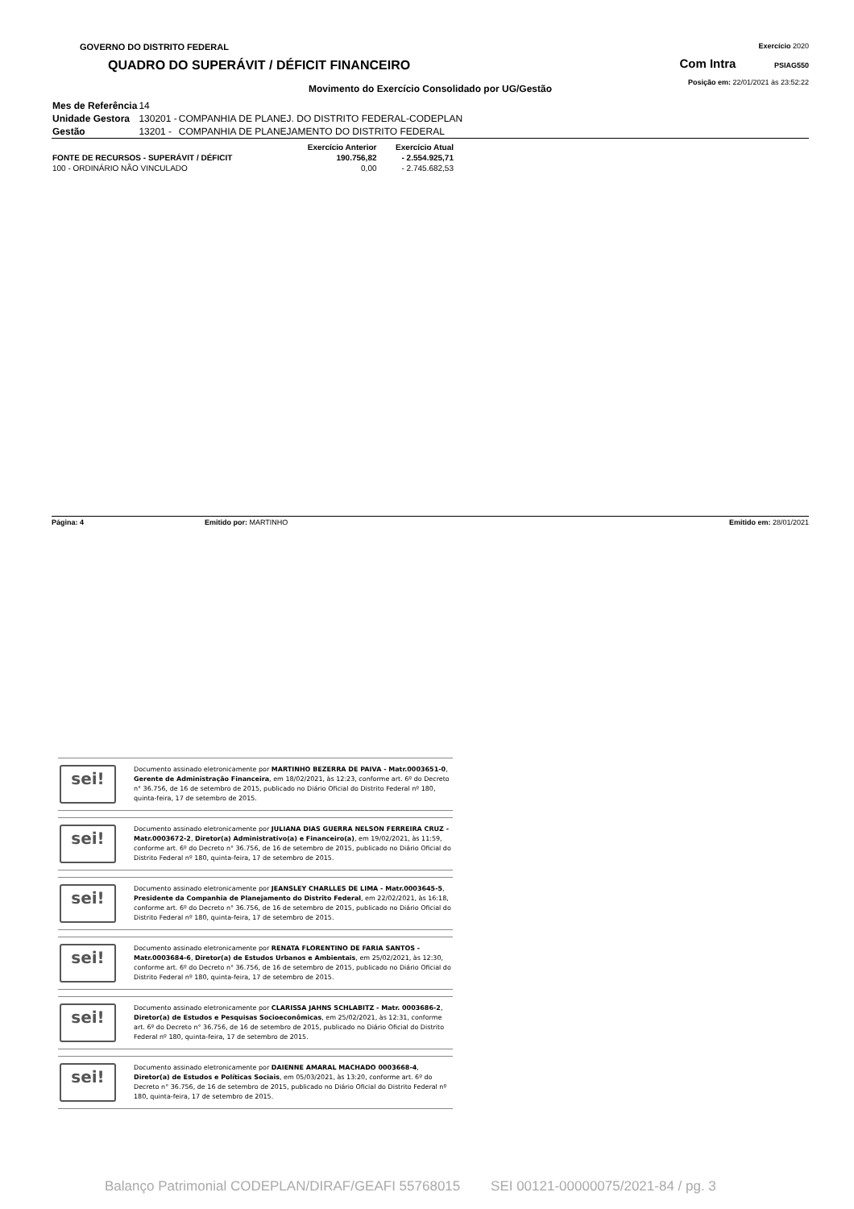GOVERNO DO DISTRITO FEDERAL
QUADRO DO SUPERÁVIT / DÉFICIT FINANCEIRO
Exercício 2020
Com Intra PSIAG550
Posição em: 22/01/2021 às 23:52:22
Movimento do Exercício Consolidado por UG/Gestão
| Mes de Referência | 14 | |
| Unidade Gestora | 130201 - | COMPANHIA DE PLANEJ. DO DISTRITO FEDERAL-CODEPLAN |
| Gestão | 13201 - | COMPANHIA DE PLANEJAMENTO DO DISTRITO FEDERAL |
| | Exercício Anterior | Exercício Atual |
| --- | --- | --- |
| FONTE DE RECURSOS - SUPERÁVIT / DÉFICIT | 190.756,82 | - 2.554.925,71 |
| 100 - ORDINÁRIO NÃO VINCULADO | 0,00 | - 2.745.682,53 |
Página: 4 Emitido por: MARTINHO Emitido em: 28/01/2021
sei!
Documento assinado eletronicamente por MARTINHO BEZERRA DE PAIVA - Matr.0003651-0, Gerente de Administração Financeira, em 18/02/2021, às 12:23, conforme art. 6º do Decreto n° 36.756, de 16 de setembro de 2015, publicado no Diário Oficial do Distrito Federal nº 180, quinta-feira, 17 de setembro de 2015.
sei!
Documento assinado eletronicamente por JULIANA DIAS GUERRA NELSON FERREIRA CRUZ - Matr.0003672-2, Diretor(a) Administrativo(a) e Financeiro(a), em 19/02/2021, às 11:59, conforme art. 6º do Decreto n° 36.756, de 16 de setembro de 2015, publicado no Diário Oficial do Distrito Federal nº 180, quinta-feira, 17 de setembro de 2015.
sei!
Documento assinado eletronicamente por JEANSLEY CHARLLES DE LIMA - Matr.0003645-5, Presidente da Companhia de Planejamento do Distrito Federal, em 22/02/2021, às 16:18, conforme art. 6º do Decreto n° 36.756, de 16 de setembro de 2015, publicado no Diário Oficial do Distrito Federal nº 180, quinta-feira, 17 de setembro de 2015.
sei!
Documento assinado eletronicamente por RENATA FLORENTINO DE FARIA SANTOS - Matr.0003684-6, Diretor(a) de Estudos Urbanos e Ambientais, em 25/02/2021, às 12:30, conforme art. 6º do Decreto n° 36.756, de 16 de setembro de 2015, publicado no Diário Oficial do Distrito Federal nº 180, quinta-feira, 17 de setembro de 2015.
sei!
Documento assinado eletronicamente por CLARISSA JAHNS SCHLABITZ - Matr. 0003686-2, Diretor(a) de Estudos e Pesquisas Socioeconômicas, em 25/02/2021, às 12:31, conforme art. 6º do Decreto n° 36.756, de 16 de setembro de 2015, publicado no Diário Oficial do Distrito Federal nº 180, quinta-feira, 17 de setembro de 2015.
sei!
Documento assinado eletronicamente por DAIENNE AMARAL MACHADO 0003668-4, Diretor(a) de Estudos e Políticas Sociais, em 05/03/2021, às 13:20, conforme art. 6º do Decreto n° 36.756, de 16 de setembro de 2015, publicado no Diário Oficial do Distrito Federal nº 180, quinta-feira, 17 de setembro de 2015.
Balanço Patrimonial CODEPLAN/DIRAF/GEAFI 55768015 SEI 00121-00000075/2021-84 / pg. 3